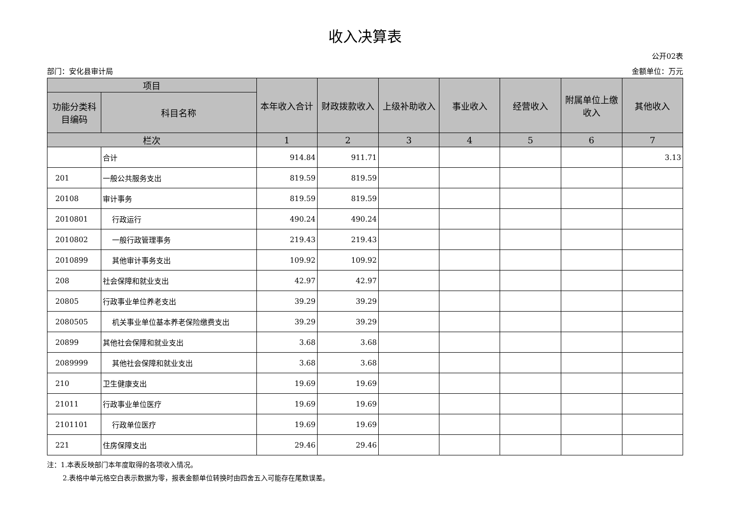收入决算表
公开02表
部门：安化县审计局 金额单位：万元
| 项目 | | 本年收入合计 | 财政拨款收入 | 上级补助收入 | 事业收入 | 经营收入 | 附属单位上缴收入 | 其他收入 |
| --- | --- | --- | --- | --- | --- | --- | --- | --- |
| 功能分类科目编码 | 科目名称 | | | | | | | |
| 栏次 | | 1 | 2 | 3 | 4 | 5 | 6 | 7 |
| | 合计 | 914.84 | 911.71 | | | | | 3.13 |
| 201 | 一般公共服务支出 | 819.59 | 819.59 | | | | | |
| 20108 | 审计事务 | 819.59 | 819.59 | | | | | |
| 2010801 | 行政运行 | 490.24 | 490.24 | | | | | |
| 2010802 | 一般行政管理事务 | 219.43 | 219.43 | | | | | |
| 2010899 | 其他审计事务支出 | 109.92 | 109.92 | | | | | |
| 208 | 社会保障和就业支出 | 42.97 | 42.97 | | | | | |
| 20805 | 行政事业单位养老支出 | 39.29 | 39.29 | | | | | |
| 2080505 | 机关事业单位基本养老保险缴费支出 | 39.29 | 39.29 | | | | | |
| 20899 | 其他社会保障和就业支出 | 3.68 | 3.68 | | | | | |
| 2089999 | 其他社会保障和就业支出 | 3.68 | 3.68 | | | | | |
| 210 | 卫生健康支出 | 19.69 | 19.69 | | | | | |
| 21011 | 行政事业单位医疗 | 19.69 | 19.69 | | | | | |
| 2101101 | 行政单位医疗 | 19.69 | 19.69 | | | | | |
| 221 | 住房保障支出 | 29.46 | 29.46 | | | | | |
注：1.本表反映部门本年度取得的各项收入情况。
2.表格中单元格空白表示数据为零，报表金额单位转换时由四舍五入可能存在尾数误差。